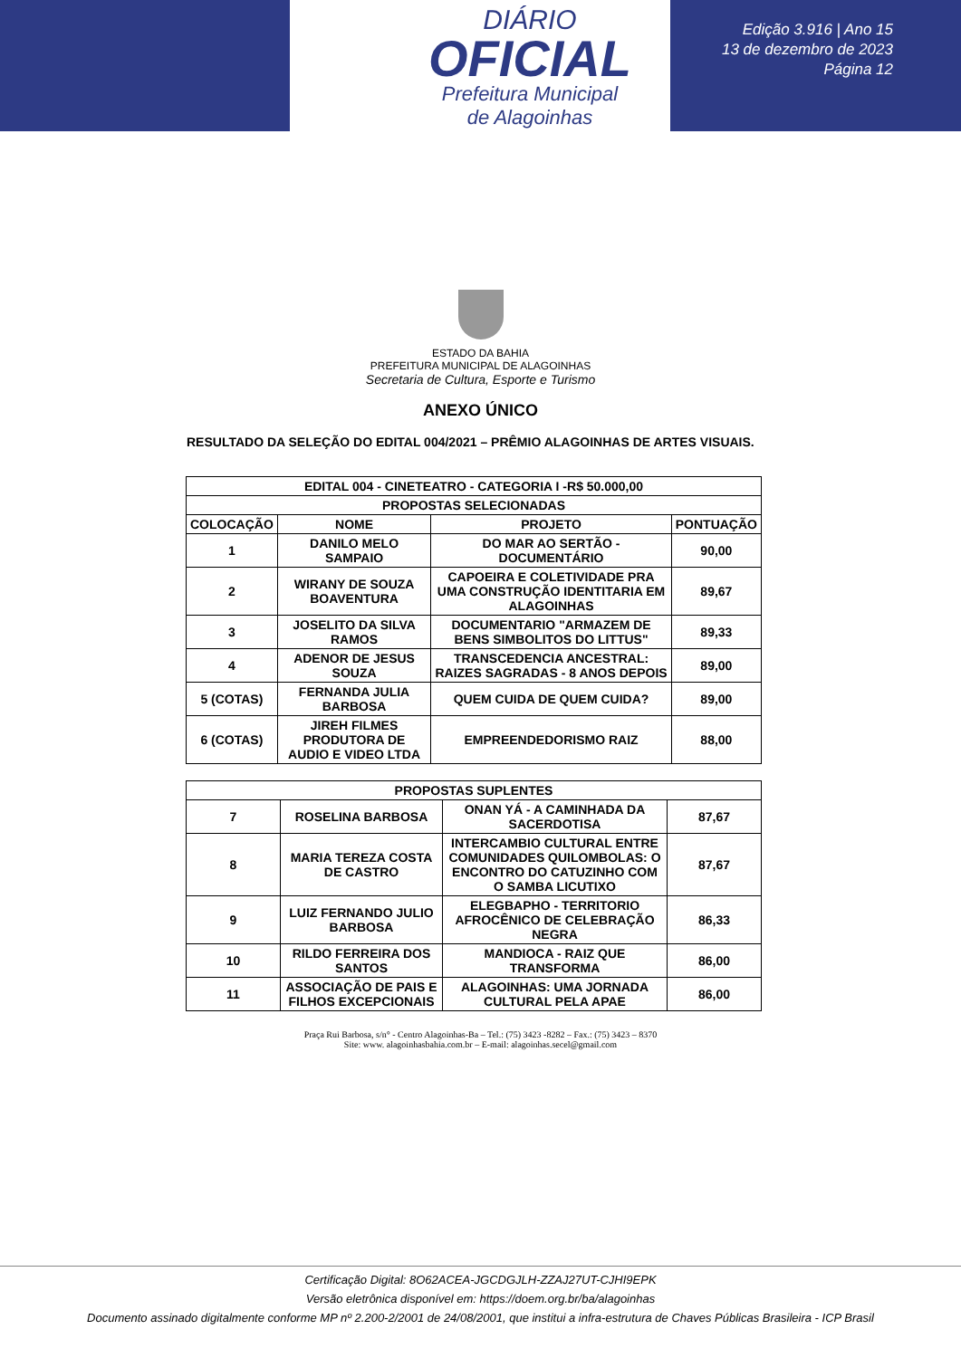DIÁRIO
OFICIAL
Prefeitura Municipal
de Alagoinhas
Edição 3.916 | Ano 15
13 de dezembro de 2023
Página 12
ESTADO DA BAHIA
PREFEITURA MUNICIPAL DE ALAGOINHAS
Secretaria de Cultura, Esporte e Turismo
ANEXO ÚNICO
RESULTADO DA SELEÇÃO DO EDITAL 004/2021 – PRÊMIO ALAGOINHAS DE ARTES VISUAIS.
| EDITAL 004 - CINETEATRO - CATEGORIA I -R$ 50.000,00 | | | |
| --- | --- | --- | --- |
| PROPOSTAS SELECIONADAS | | | |
| COLOCAÇÃO | NOME | PROJETO | PONTUAÇÃO |
| 1 | DANILO MELO SAMPAIO | DO MAR AO SERTÃO - DOCUMENTÁRIO | 90,00 |
| 2 | WIRANY DE SOUZA BOAVENTURA | CAPOEIRA E COLETIVIDADE PRA UMA CONSTRUÇÃO IDENTITARIA EM ALAGOINHAS | 89,67 |
| 3 | JOSELITO DA SILVA RAMOS | DOCUMENTARIO "ARMAZEM DE BENS SIMBOLITOS DO LITTUS" | 89,33 |
| 4 | ADENOR DE JESUS SOUZA | TRANSCEDENCIA ANCESTRAL: RAIZES SAGRADAS - 8 ANOS DEPOIS | 89,00 |
| 5 (COTAS) | FERNANDA JULIA BARBOSA | QUEM CUIDA DE QUEM CUIDA? | 89,00 |
| 6 (COTAS) | JIREH FILMES PRODUTORA DE AUDIO E VIDEO LTDA | EMPREENDEDORISMO RAIZ | 88,00 |
| PROPOSTAS SUPLENTES | | | |
| --- | --- | --- | --- |
| 7 | ROSELINA BARBOSA | ONAN YÁ - A CAMINHADA DA SACERDOTISA | 87,67 |
| 8 | MARIA TEREZA COSTA DE CASTRO | INTERCAMBIO CULTURAL ENTRE COMUNIDADES QUILOMBOLAS: O ENCONTRO DO CATUZINHO COM O SAMBA LICUTIXO | 87,67 |
| 9 | LUIZ FERNANDO JULIO BARBOSA | ELEGBAPHO - TERRITORIO AFROCÊNICO DE CELEBRAÇÃO NEGRA | 86,33 |
| 10 | RILDO FERREIRA DOS SANTOS | MANDIOCA - RAIZ QUE TRANSFORMA | 86,00 |
| 11 | ASSOCIAÇÃO DE PAIS E FILHOS EXCEPCIONAIS | ALAGOINHAS: UMA JORNADA CULTURAL PELA APAE | 86,00 |
Praça Rui Barbosa, s/n° - Centro Alagoinhas-Ba – Tel.: (75) 3423 -8282 – Fax.: (75) 3423 – 8370
Site: www. alagoinhasbahia.com.br – E-mail: alagoinhas.secel@gmail.com
Certificação Digital: 8O62ACEA-JGCDGJLH-ZZAJ27UT-CJHI9EPK
Versão eletrônica disponível em: https://doem.org.br/ba/alagoinhas
Documento assinado digitalmente conforme MP nº 2.200-2/2001 de 24/08/2001, que institui a infra-estrutura de Chaves Públicas Brasileira - ICP Brasil